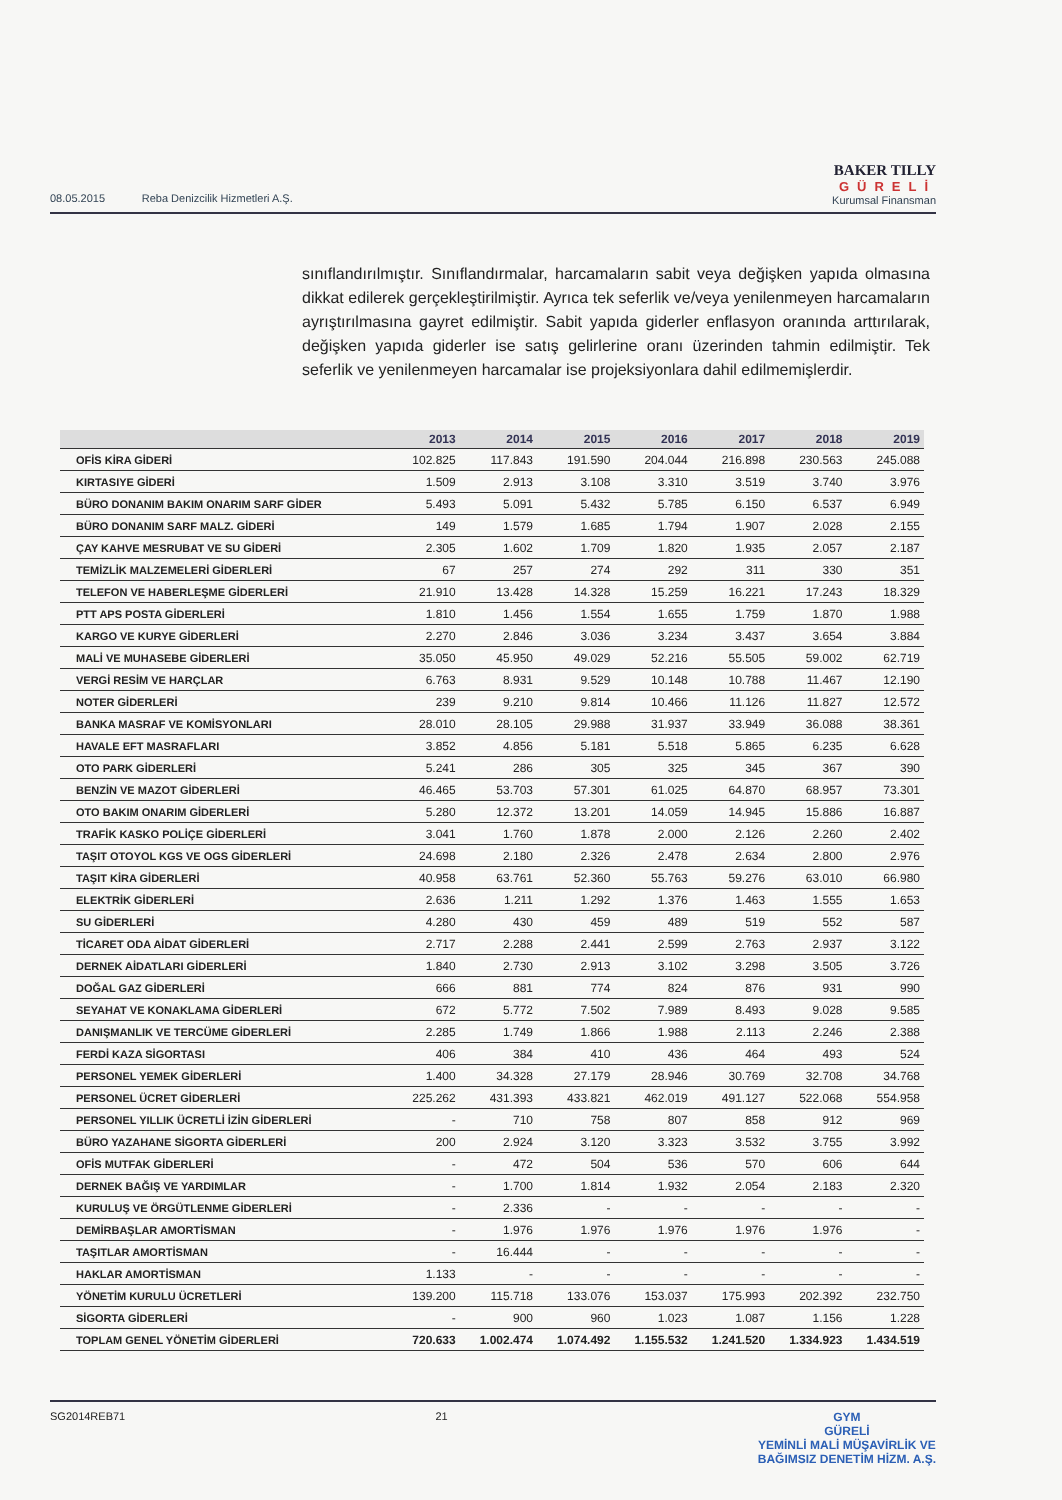08.05.2015 Reba Denizcilik Hizmetleri A.Ş.
BAKER TILLY
GÜRELİ
Kurumsal Finansman
sınıflandırılmıştır. Sınıflandırmalar, harcamaların sabit veya değişken yapıda olmasına dikkat edilerek gerçekleştirilmiştir. Ayrıca tek seferlik ve/veya yenilenmeyen harcamaların ayrıştırılmasına gayret edilmiştir. Sabit yapıda giderler enflasyon oranında arttırılarak, değişken yapıda giderler ise satış gelirlerine oranı üzerinden tahmin edilmiştir. Tek seferlik ve yenilenmeyen harcamalar ise projeksiyonlara dahil edilmemişlerdir.
| | 2013 | 2014 | 2015 | 2016 | 2017 | 2018 | 2019 |
| --- | --- | --- | --- | --- | --- | --- | --- |
| OFİS KİRA GİDERİ | 102.825 | 117.843 | 191.590 | 204.044 | 216.898 | 230.563 | 245.088 |
| KIRTASIYE GİDERİ | 1.509 | 2.913 | 3.108 | 3.310 | 3.519 | 3.740 | 3.976 |
| BÜRO DONANIM BAKIM ONARIM SARF GİDER | 5.493 | 5.091 | 5.432 | 5.785 | 6.150 | 6.537 | 6.949 |
| BÜRO DONANIM SARF MALZ. GİDERİ | 149 | 1.579 | 1.685 | 1.794 | 1.907 | 2.028 | 2.155 |
| ÇAY KAHVE MESRUBAT VE SU GİDERİ | 2.305 | 1.602 | 1.709 | 1.820 | 1.935 | 2.057 | 2.187 |
| TEMİZLİK MALZEMELERİ GİDERLERİ | 67 | 257 | 274 | 292 | 311 | 330 | 351 |
| TELEFON VE HABERLEŞME GİDERLERİ | 21.910 | 13.428 | 14.328 | 15.259 | 16.221 | 17.243 | 18.329 |
| PTT APS POSTA GİDERLERİ | 1.810 | 1.456 | 1.554 | 1.655 | 1.759 | 1.870 | 1.988 |
| KARGO VE KURYE GİDERLERİ | 2.270 | 2.846 | 3.036 | 3.234 | 3.437 | 3.654 | 3.884 |
| MALİ VE MUHASEBE GİDERLERİ | 35.050 | 45.950 | 49.029 | 52.216 | 55.505 | 59.002 | 62.719 |
| VERGİ RESİM VE HARÇLAR | 6.763 | 8.931 | 9.529 | 10.148 | 10.788 | 11.467 | 12.190 |
| NOTER GİDERLERİ | 239 | 9.210 | 9.814 | 10.466 | 11.126 | 11.827 | 12.572 |
| BANKA MASRAF VE KOMİSYONLARI | 28.010 | 28.105 | 29.988 | 31.937 | 33.949 | 36.088 | 38.361 |
| HAVALE EFT MASRAFLARI | 3.852 | 4.856 | 5.181 | 5.518 | 5.865 | 6.235 | 6.628 |
| OTO PARK GİDERLERİ | 5.241 | 286 | 305 | 325 | 345 | 367 | 390 |
| BENZİN VE MAZOT GİDERLERİ | 46.465 | 53.703 | 57.301 | 61.025 | 64.870 | 68.957 | 73.301 |
| OTO BAKIM ONARIM GİDERLERİ | 5.280 | 12.372 | 13.201 | 14.059 | 14.945 | 15.886 | 16.887 |
| TRAFİK KASKO POLİÇE GİDERLERİ | 3.041 | 1.760 | 1.878 | 2.000 | 2.126 | 2.260 | 2.402 |
| TAŞIT OTOYOL KGS VE OGS GİDERLERİ | 24.698 | 2.180 | 2.326 | 2.478 | 2.634 | 2.800 | 2.976 |
| TAŞIT KİRA GİDERLERİ | 40.958 | 63.761 | 52.360 | 55.763 | 59.276 | 63.010 | 66.980 |
| ELEKTRİK GİDERLERİ | 2.636 | 1.211 | 1.292 | 1.376 | 1.463 | 1.555 | 1.653 |
| SU GİDERLERİ | 4.280 | 430 | 459 | 489 | 519 | 552 | 587 |
| TİCARET ODA AİDAT GİDERLERİ | 2.717 | 2.288 | 2.441 | 2.599 | 2.763 | 2.937 | 3.122 |
| DERNEK AİDATLARI GİDERLERİ | 1.840 | 2.730 | 2.913 | 3.102 | 3.298 | 3.505 | 3.726 |
| DOĞAL GAZ GİDERLERİ | 666 | 881 | 774 | 824 | 876 | 931 | 990 |
| SEYAHAT VE KONAKLAMA GİDERLERİ | 672 | 5.772 | 7.502 | 7.989 | 8.493 | 9.028 | 9.585 |
| DANIŞMANLIK VE TERCÜME GİDERLERİ | 2.285 | 1.749 | 1.866 | 1.988 | 2.113 | 2.246 | 2.388 |
| FERDİ KAZA SİGORTASI | 406 | 384 | 410 | 436 | 464 | 493 | 524 |
| PERSONEL YEMEK GİDERLERİ | 1.400 | 34.328 | 27.179 | 28.946 | 30.769 | 32.708 | 34.768 |
| PERSONEL ÜCRET GİDERLERİ | 225.262 | 431.393 | 433.821 | 462.019 | 491.127 | 522.068 | 554.958 |
| PERSONEL YILLIK ÜCRETLİ İZİN GİDERLERİ | - | 710 | 758 | 807 | 858 | 912 | 969 |
| BÜRO YAZAHANE SİGORTA GİDERLERİ | 200 | 2.924 | 3.120 | 3.323 | 3.532 | 3.755 | 3.992 |
| OFİS MUTFAK GİDERLERİ | - | 472 | 504 | 536 | 570 | 606 | 644 |
| DERNEK BAĞIŞ VE YARDIMLAR | - | 1.700 | 1.814 | 1.932 | 2.054 | 2.183 | 2.320 |
| KURULUŞ VE ÖRGÜTLENME GİDERLERİ | - | 2.336 | - | - | - | - | - |
| DEMİRBAŞLAR AMORTİSMAN | - | 1.976 | 1.976 | 1.976 | 1.976 | 1.976 | - |
| TAŞITLAR AMORTİSMAN | - | 16.444 | - | - | - | - | - |
| HAKLAR AMORTİSMAN | 1.133 | - | - | - | - | - | - |
| YÖNETİM KURULU ÜCRETLERİ | 139.200 | 115.718 | 133.076 | 153.037 | 175.993 | 202.392 | 232.750 |
| SİGORTA GİDERLERİ | - | 900 | 960 | 1.023 | 1.087 | 1.156 | 1.228 |
| TOPLAM GENEL YÖNETİM GİDERLERİ | 720.633 | 1.002.474 | 1.074.492 | 1.155.532 | 1.241.520 | 1.334.923 | 1.434.519 |
SG2014REB71 21 GYM
GÜRELİ
YEMİNLİ MALİ MÜŞAVİRLİK VE
BAĞIMSIZ DENETİM HİZM. A.Ş.